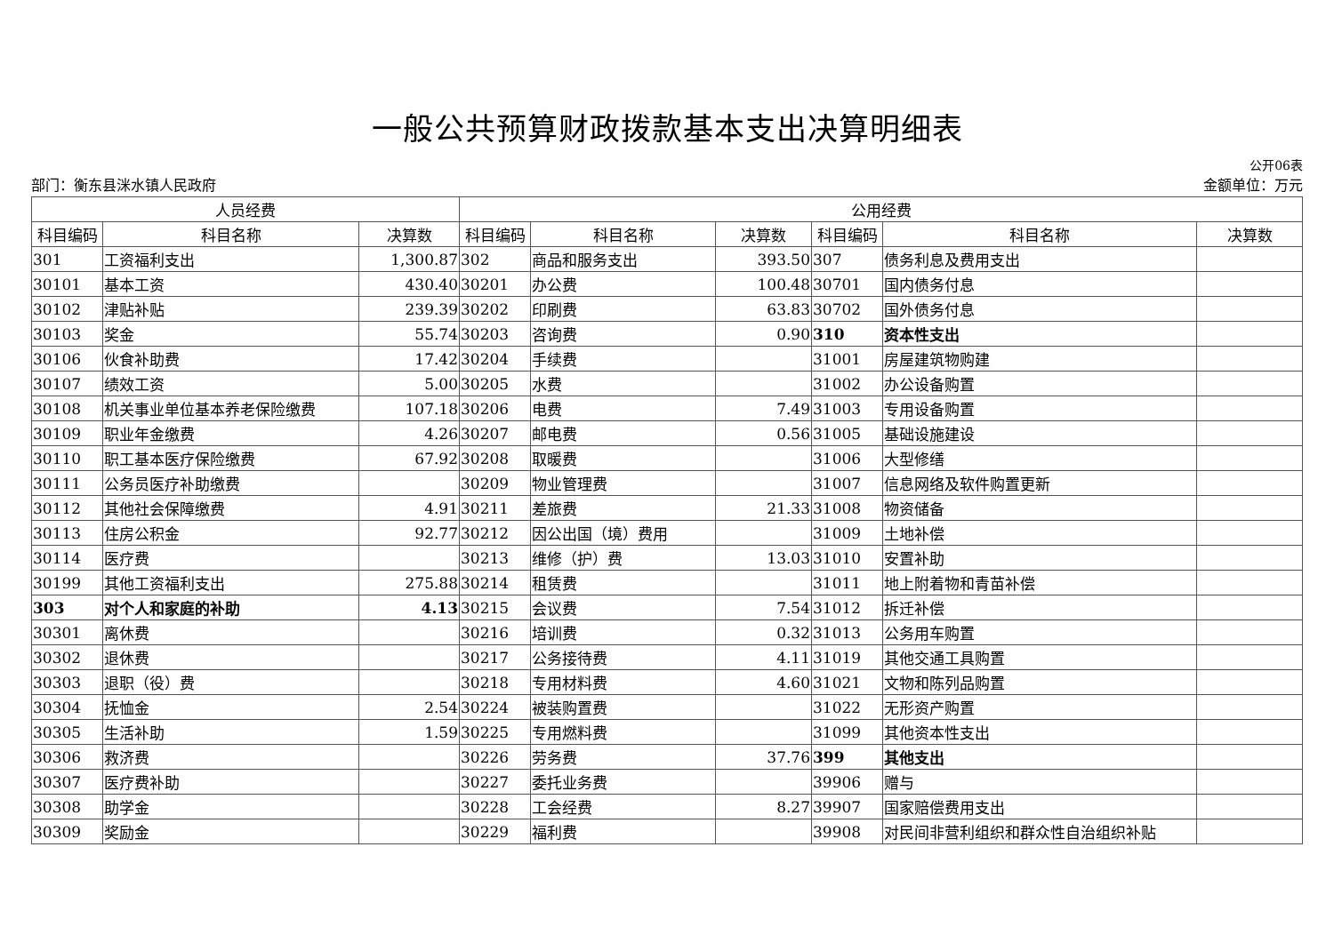一般公共预算财政拨款基本支出决算明细表
公开06表
部门：衡东县洣水镇人民政府 金额单位：万元
| 人员经费 | | | 公用经费 | | | | | |
| --- | --- | --- | --- | --- | --- | --- | --- | --- |
| 科目编码 | 科目名称 | 决算数 | 科目编码 | 科目名称 | 决算数 | 科目编码 | 科目名称 | 决算数 |
| 301 | 工资福利支出 | 1,300.87 | 302 | 商品和服务支出 | 393.50 | 307 | 债务利息及费用支出 | |
| 30101 | 基本工资 | 430.40 | 30201 | 办公费 | 100.48 | 30701 | 国内债务付息 | |
| 30102 | 津贴补贴 | 239.39 | 30202 | 印刷费 | 63.83 | 30702 | 国外债务付息 | |
| 30103 | 奖金 | 55.74 | 30203 | 咨询费 | 0.90 | 310 | 资本性支出 | |
| 30106 | 伙食补助费 | 17.42 | 30204 | 手续费 | | 31001 | 房屋建筑物购建 | |
| 30107 | 绩效工资 | 5.00 | 30205 | 水费 | | 31002 | 办公设备购置 | |
| 30108 | 机关事业单位基本养老保险缴费 | 107.18 | 30206 | 电费 | 7.49 | 31003 | 专用设备购置 | |
| 30109 | 职业年金缴费 | 4.26 | 30207 | 邮电费 | 0.56 | 31005 | 基础设施建设 | |
| 30110 | 职工基本医疗保险缴费 | 67.92 | 30208 | 取暖费 | | 31006 | 大型修缮 | |
| 30111 | 公务员医疗补助缴费 | | 30209 | 物业管理费 | | 31007 | 信息网络及软件购置更新 | |
| 30112 | 其他社会保障缴费 | 4.91 | 30211 | 差旅费 | 21.33 | 31008 | 物资储备 | |
| 30113 | 住房公积金 | 92.77 | 30212 | 因公出国（境）费用 | | 31009 | 土地补偿 | |
| 30114 | 医疗费 | | 30213 | 维修（护）费 | 13.03 | 31010 | 安置补助 | |
| 30199 | 其他工资福利支出 | 275.88 | 30214 | 租赁费 | | 31011 | 地上附着物和青苗补偿 | |
| 303 | 对个人和家庭的补助 | 4.13 | 30215 | 会议费 | 7.54 | 31012 | 拆迁补偿 | |
| 30301 | 离休费 | | 30216 | 培训费 | 0.32 | 31013 | 公务用车购置 | |
| 30302 | 退休费 | | 30217 | 公务接待费 | 4.11 | 31019 | 其他交通工具购置 | |
| 30303 | 退职（役）费 | | 30218 | 专用材料费 | 4.60 | 31021 | 文物和陈列品购置 | |
| 30304 | 抚恤金 | 2.54 | 30224 | 被装购置费 | | 31022 | 无形资产购置 | |
| 30305 | 生活补助 | 1.59 | 30225 | 专用燃料费 | | 31099 | 其他资本性支出 | |
| 30306 | 救济费 | | 30226 | 劳务费 | 37.76 | 399 | 其他支出 | |
| 30307 | 医疗费补助 | | 30227 | 委托业务费 | | 39906 | 赠与 | |
| 30308 | 助学金 | | 30228 | 工会经费 | 8.27 | 39907 | 国家赔偿费用支出 | |
| 30309 | 奖励金 | | 30229 | 福利费 | | 39908 | 对民间非营利组织和群众性自治组织补贴 | |